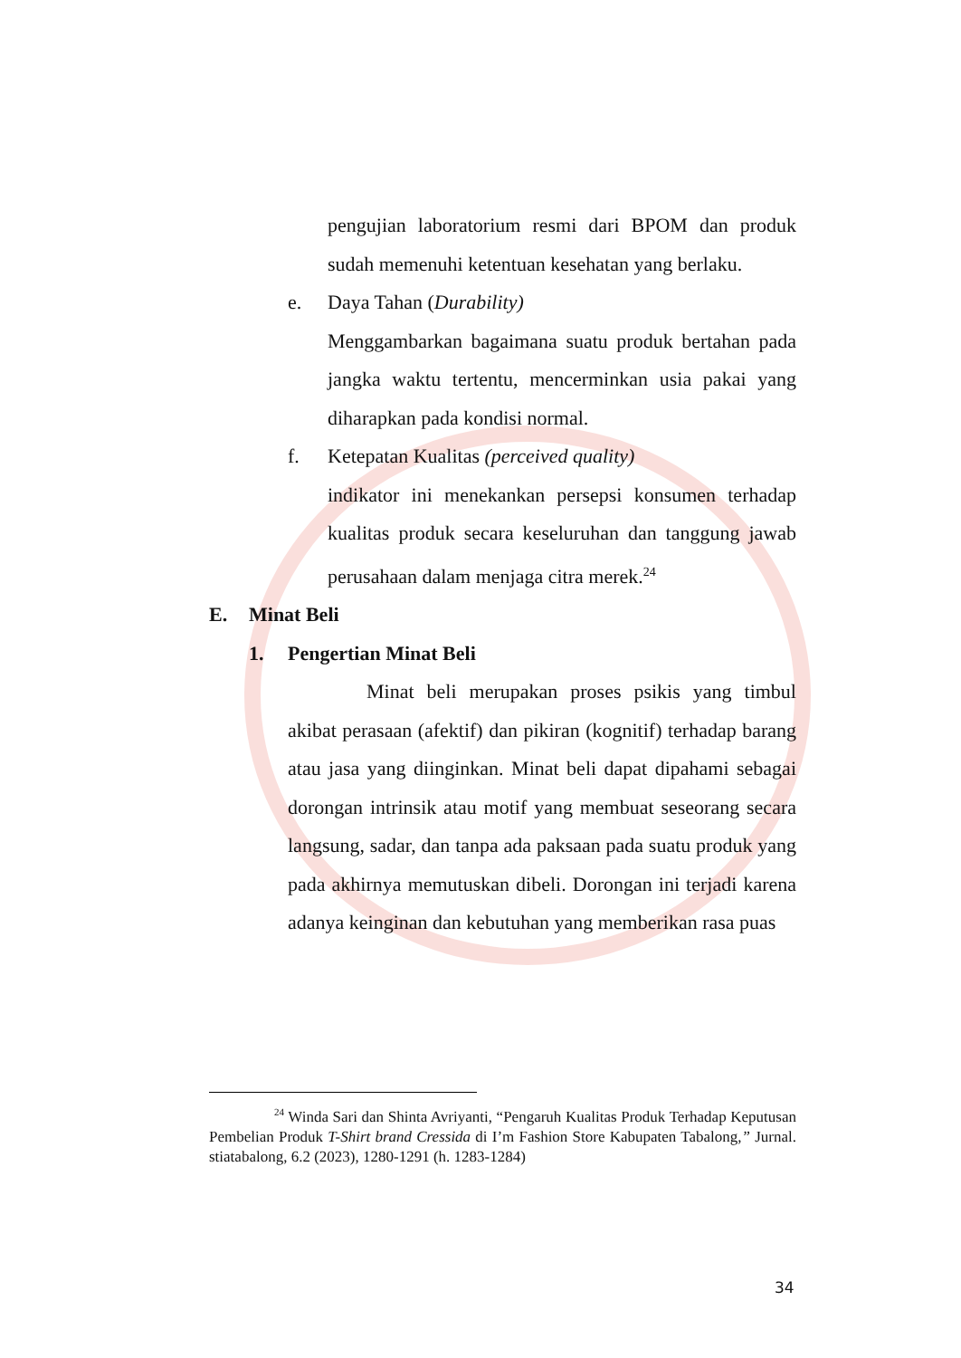pengujian laboratorium resmi dari BPOM dan produk sudah memenuhi ketentuan kesehatan yang berlaku.
e. Daya Tahan (Durability)
Menggambarkan bagaimana suatu produk bertahan pada jangka waktu tertentu, mencerminkan usia pakai yang diharapkan pada kondisi normal.
f. Ketepatan Kualitas (perceived quality)
indikator ini menekankan persepsi konsumen terhadap kualitas produk secara keseluruhan dan tanggung jawab perusahaan dalam menjaga citra merek.<sup>24</sup>
E. Minat Beli
1. Pengertian Minat Beli
Minat beli merupakan proses psikis yang timbul akibat perasaan (afektif) dan pikiran (kognitif) terhadap barang atau jasa yang diinginkan. Minat beli dapat dipahami sebagai dorongan intrinsik atau motif yang membuat seseorang secara langsung, sadar, dan tanpa ada paksaan pada suatu produk yang pada akhirnya memutuskan dibeli. Dorongan ini terjadi karena adanya keinginan dan kebutuhan yang memberikan rasa puas
<sup>24</sup> Winda Sari dan Shinta Avriyanti, “Pengaruh Kualitas Produk Terhadap Keputusan Pembelian Produk T-Shirt brand Cressida di I’m Fashion Store Kabupaten Tabalong,” Jurnal. stiatabalong, 6.2 (2023), 1280-1291 (h. 1283-1284)
34